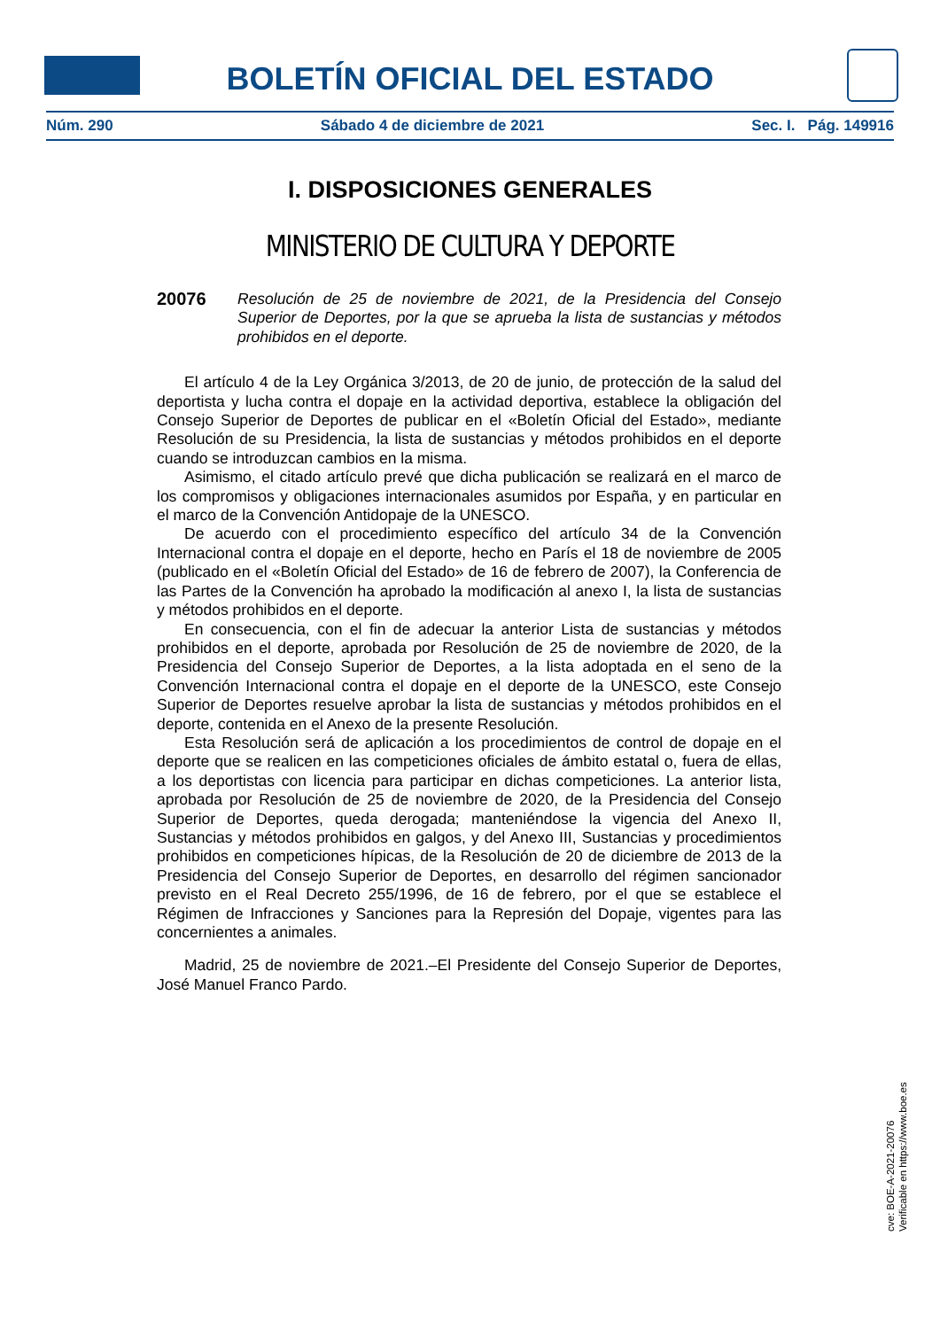BOLETÍN OFICIAL DEL ESTADO
Núm. 290 Sábado 4 de diciembre de 2021 Sec. I. Pág. 149916
I. DISPOSICIONES GENERALES
MINISTERIO DE CULTURA Y DEPORTE
20076 Resolución de 25 de noviembre de 2021, de la Presidencia del Consejo Superior de Deportes, por la que se aprueba la lista de sustancias y métodos prohibidos en el deporte.
El artículo 4 de la Ley Orgánica 3/2013, de 20 de junio, de protección de la salud del deportista y lucha contra el dopaje en la actividad deportiva, establece la obligación del Consejo Superior de Deportes de publicar en el «Boletín Oficial del Estado», mediante Resolución de su Presidencia, la lista de sustancias y métodos prohibidos en el deporte cuando se introduzcan cambios en la misma.
Asimismo, el citado artículo prevé que dicha publicación se realizará en el marco de los compromisos y obligaciones internacionales asumidos por España, y en particular en el marco de la Convención Antidopaje de la UNESCO.
De acuerdo con el procedimiento específico del artículo 34 de la Convención Internacional contra el dopaje en el deporte, hecho en París el 18 de noviembre de 2005 (publicado en el «Boletín Oficial del Estado» de 16 de febrero de 2007), la Conferencia de las Partes de la Convención ha aprobado la modificación al anexo I, la lista de sustancias y métodos prohibidos en el deporte.
En consecuencia, con el fin de adecuar la anterior Lista de sustancias y métodos prohibidos en el deporte, aprobada por Resolución de 25 de noviembre de 2020, de la Presidencia del Consejo Superior de Deportes, a la lista adoptada en el seno de la Convención Internacional contra el dopaje en el deporte de la UNESCO, este Consejo Superior de Deportes resuelve aprobar la lista de sustancias y métodos prohibidos en el deporte, contenida en el Anexo de la presente Resolución.
Esta Resolución será de aplicación a los procedimientos de control de dopaje en el deporte que se realicen en las competiciones oficiales de ámbito estatal o, fuera de ellas, a los deportistas con licencia para participar en dichas competiciones. La anterior lista, aprobada por Resolución de 25 de noviembre de 2020, de la Presidencia del Consejo Superior de Deportes, queda derogada; manteniéndose la vigencia del Anexo II, Sustancias y métodos prohibidos en galgos, y del Anexo III, Sustancias y procedimientos prohibidos en competiciones hípicas, de la Resolución de 20 de diciembre de 2013 de la Presidencia del Consejo Superior de Deportes, en desarrollo del régimen sancionador previsto en el Real Decreto 255/1996, de 16 de febrero, por el que se establece el Régimen de Infracciones y Sanciones para la Represión del Dopaje, vigentes para las concernientes a animales.
Madrid, 25 de noviembre de 2021.–El Presidente del Consejo Superior de Deportes, José Manuel Franco Pardo.
cve: BOE-A-2021-20076
Verificable en https://www.boe.es